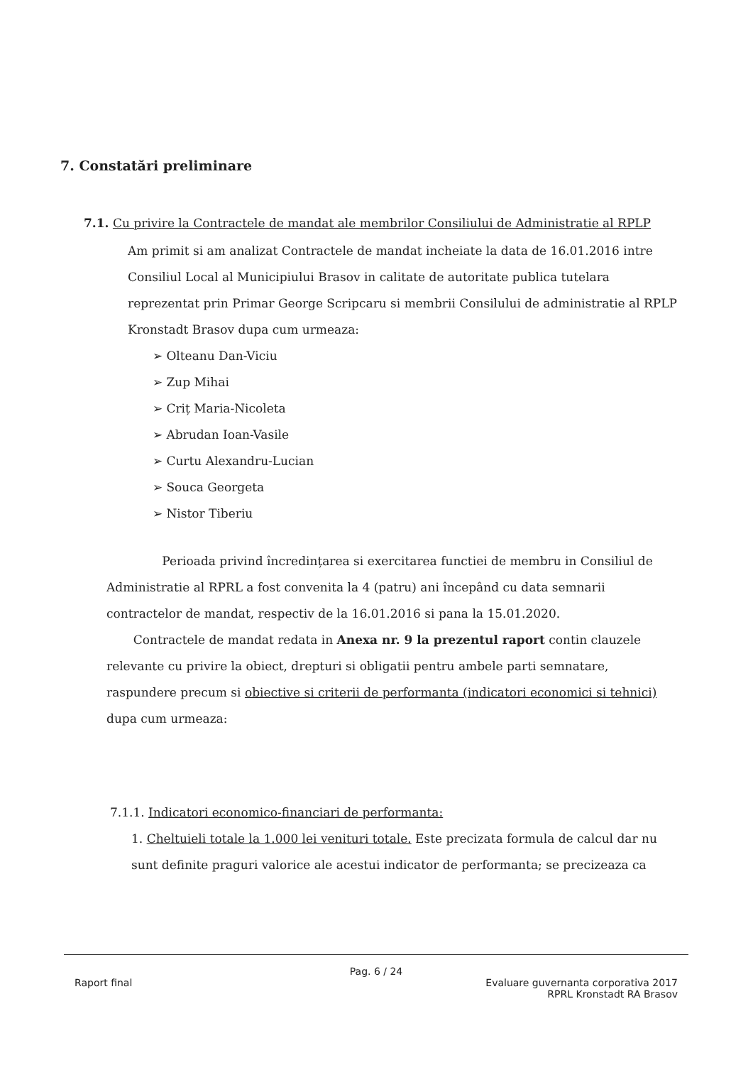7. Constatări preliminare
7.1. Cu privire la Contractele de mandat ale membrilor Consiliului de Administratie al RPLP
Am primit si am analizat Contractele de mandat incheiate la data de 16.01.2016 intre Consiliul Local al Municipiului Brasov in calitate de autoritate publica tutelara reprezentat prin Primar George Scripcaru si membrii Consilului de administratie al RPLP Kronstadt Brasov dupa cum urmeaza:
➢ Olteanu Dan-Viciu
➢ Zup Mihai
➢ Criț Maria-Nicoleta
➢ Abrudan Ioan-Vasile
➢ Curtu Alexandru-Lucian
➢ Souca Georgeta
➢ Nistor Tiberiu
Perioada privind încredințarea si exercitarea functiei de membru in Consiliul de Administratie al RPRL a fost convenita la 4 (patru) ani începând cu data semnarii contractelor de mandat, respectiv de la 16.01.2016 si pana la 15.01.2020.
Contractele de mandat redata in Anexa nr. 9 la prezentul raport contin clauzele relevante cu privire la obiect, drepturi si obligatii pentru ambele parti semnatare, raspundere precum si obiective si criterii de performanta (indicatori economici si tehnici) dupa cum urmeaza:
7.1.1. Indicatori economico-financiari de performanta:
1. Cheltuieli totale la 1.000 lei venituri totale. Este precizata formula de calcul dar nu sunt definite praguri valorice ale acestui indicator de performanta; se precizeaza ca
Pag. 6 / 24
Raport final Evaluare guvernanta corporativa 2017
RPRL Kronstadt RA Brasov